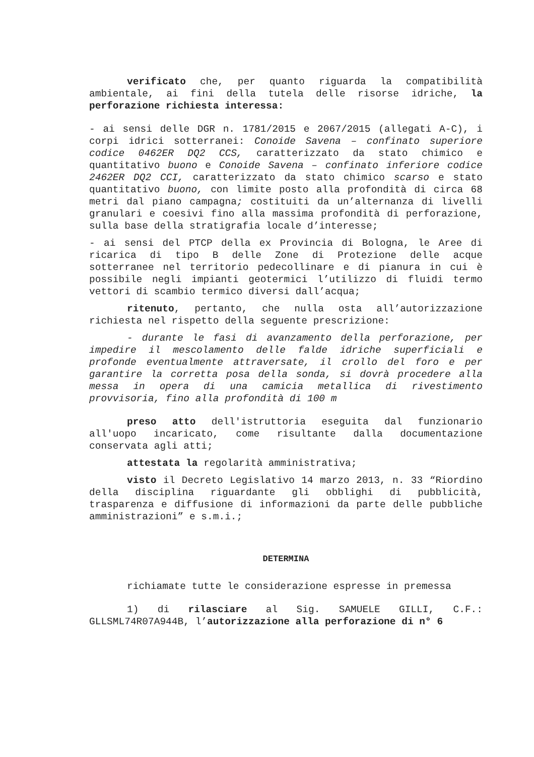verificato che, per quanto riguarda la compatibilità ambientale, ai fini della tutela delle risorse idriche, la perforazione richiesta interessa:
- ai sensi delle DGR n. 1781/2015 e 2067/2015 (allegati A-C), i corpi idrici sotterranei: Conoide Savena – confinato superiore codice 0462ER DQ2 CCS, caratterizzato da stato chimico e quantitativo buono e Conoide Savena – confinato inferiore codice 2462ER DQ2 CCI, caratterizzato da stato chimico scarso e stato quantitativo buono, con limite posto alla profondità di circa 68 metri dal piano campagna; costituiti da un’alternanza di livelli granulari e coesivi fino alla massima profondità di perforazione, sulla base della stratigrafia locale d’interesse;
- ai sensi del PTCP della ex Provincia di Bologna, le Aree di ricarica di tipo B delle Zone di Protezione delle acque sotterranee nel territorio pedecollinare e di pianura in cui è possibile negli impianti geotermici l’utilizzo di fluidi termo vettori di scambio termico diversi dall’acqua;
ritenuto, pertanto, che nulla osta all’autorizzazione richiesta nel rispetto della seguente prescrizione:
- durante le fasi di avanzamento della perforazione, per impedire il mescolamento delle falde idriche superficiali e profonde eventualmente attraversate, il crollo del foro e per garantire la corretta posa della sonda, si dovrà procedere alla messa in opera di una camicia metallica di rivestimento provvisoria, fino alla profondità di 100 m
preso atto dell'istruttoria eseguita dal funzionario all'uopo incaricato, come risultante dalla documentazione conservata agli atti;
attestata la regolarità amministrativa;
visto il Decreto Legislativo 14 marzo 2013, n. 33 “Riordino della disciplina riguardante gli obblighi di pubblicità, trasparenza e diffusione di informazioni da parte delle pubbliche amministrazioni” e s.m.i.;
DETERMINA
richiamate tutte le considerazione espresse in premessa
1) di rilasciare al Sig. SAMUELE GILLI, C.F.: GLLSML74R07A944B, l’autorizzazione alla perforazione di n° 6